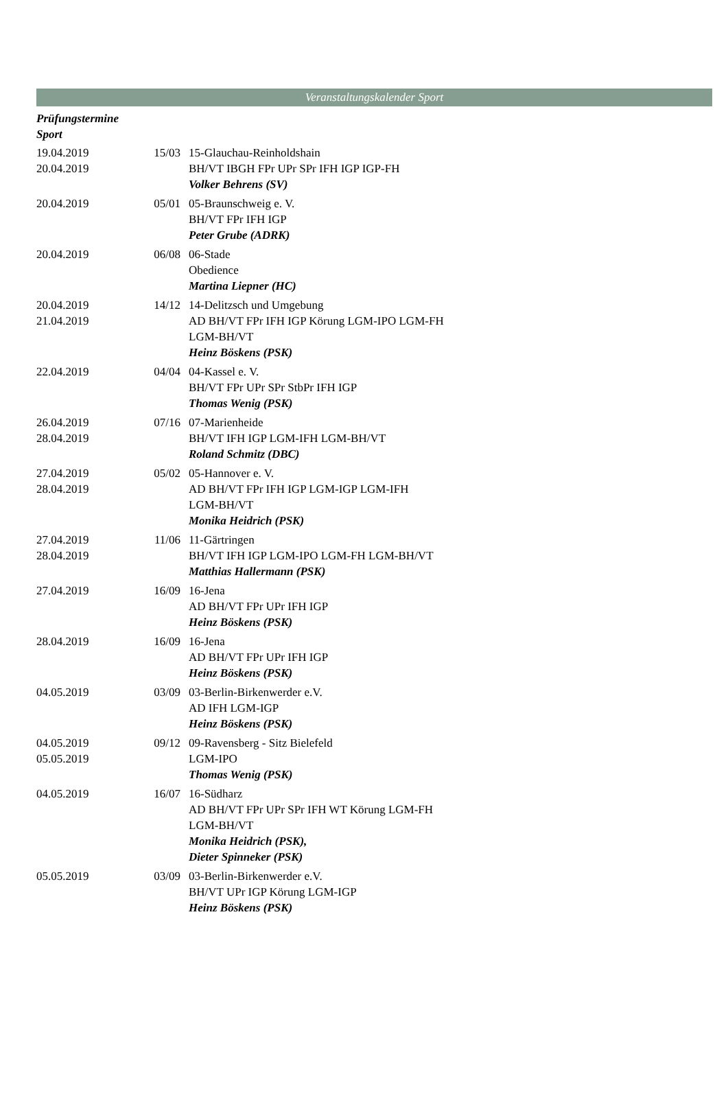Veranstaltungskalender Sport
Prüfungstermine
Sport
| 19.04.2019 20.04.2019 | 15/03 | 15-Glauchau-Reinholdshain BH/VT IBGH FPr UPr SPr IFH IGP IGP-FH Volker Behrens (SV) |
| 20.04.2019 | 05/01 | 05-Braunschweig e. V. BH/VT FPr IFH IGP Peter Grube (ADRK) |
| 20.04.2019 | 06/08 | 06-Stade Obedience Martina Liepner (HC) |
| 20.04.2019 21.04.2019 | 14/12 | 14-Delitzsch und Umgebung AD BH/VT FPr IFH IGP Körung LGM-IPO LGM-FH LGM-BH/VT Heinz Böskens (PSK) |
| 22.04.2019 | 04/04 | 04-Kassel e. V. BH/VT FPr UPr SPr StbPr IFH IGP Thomas Wenig (PSK) |
| 26.04.2019 28.04.2019 | 07/16 | 07-Marienheide BH/VT IFH IGP LGM-IFH LGM-BH/VT Roland Schmitz (DBC) |
| 27.04.2019 28.04.2019 | 05/02 | 05-Hannover e. V. AD BH/VT FPr IFH IGP LGM-IGP LGM-IFH LGM-BH/VT Monika Heidrich (PSK) |
| 27.04.2019 28.04.2019 | 11/06 | 11-Gärtringen BH/VT IFH IGP LGM-IPO LGM-FH LGM-BH/VT Matthias Hallermann (PSK) |
| 27.04.2019 | 16/09 | 16-Jena AD BH/VT FPr UPr IFH IGP Heinz Böskens (PSK) |
| 28.04.2019 | 16/09 | 16-Jena AD BH/VT FPr UPr IFH IGP Heinz Böskens (PSK) |
| 04.05.2019 | 03/09 | 03-Berlin-Birkenwerder e.V. AD IFH LGM-IGP Heinz Böskens (PSK) |
| 04.05.2019 05.05.2019 | 09/12 | 09-Ravensberg - Sitz Bielefeld LGM-IPO Thomas Wenig (PSK) |
| 04.05.2019 | 16/07 | 16-Südharz AD BH/VT FPr UPr SPr IFH WT Körung LGM-FH LGM-BH/VT Monika Heidrich (PSK), Dieter Spinneker (PSK) |
| 05.05.2019 | 03/09 | 03-Berlin-Birkenwerder e.V. BH/VT UPr IGP Körung LGM-IGP Heinz Böskens (PSK) |